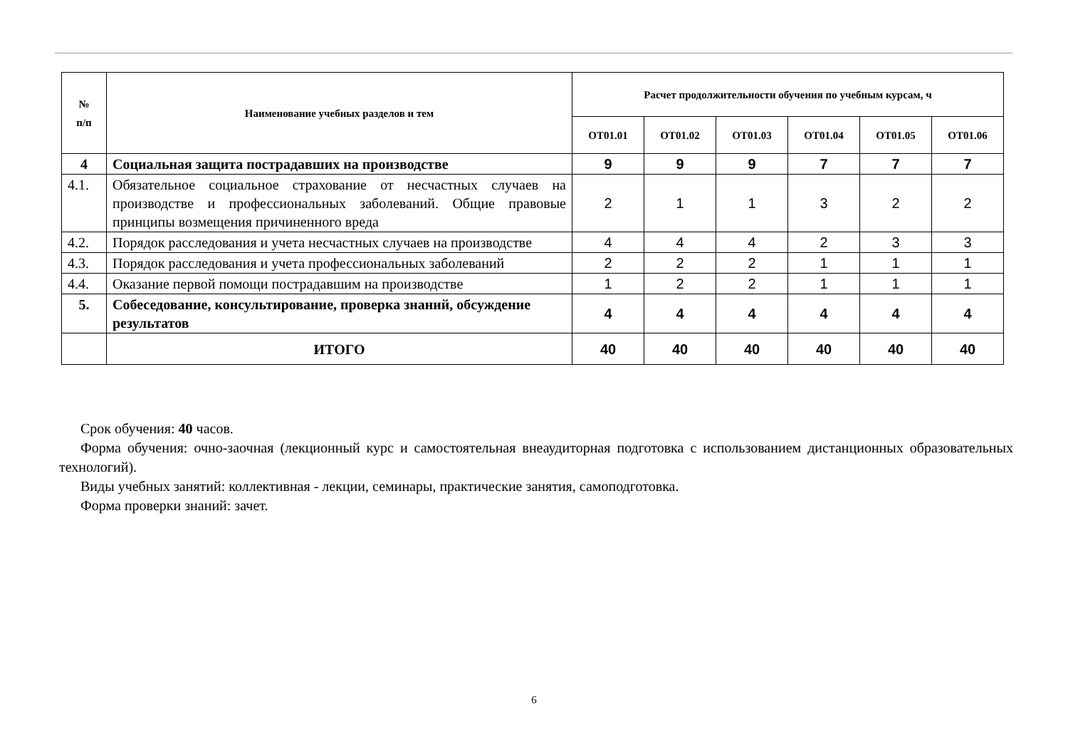| № п/п | Наименование учебных разделов и тем | Расчет продолжительности обучения по учебным курсам, ч | | | | | |
| --- | --- | --- | --- | --- | --- | --- | --- |
| | | ОТ01.01 | ОТ01.02 | ОТ01.03 | ОТ01.04 | ОТ01.05 | ОТ01.06 |
| 4 | Социальная защита пострадавших на производстве | 9 | 9 | 9 | 7 | 7 | 7 |
| 4.1. | Обязательное социальное страхование от несчастных случаев на производстве и профессиональных заболеваний. Общие правовые принципы возмещения причиненного вреда | 2 | 1 | 1 | 3 | 2 | 2 |
| 4.2. | Порядок расследования и учета несчастных случаев на производстве | 4 | 4 | 4 | 2 | 3 | 3 |
| 4.3. | Порядок расследования и учета профессиональных заболеваний | 2 | 2 | 2 | 1 | 1 | 1 |
| 4.4. | Оказание первой помощи пострадавшим на производстве | 1 | 2 | 2 | 1 | 1 | 1 |
| 5. | Собеседование, консультирование, проверка знаний, обсуждение результатов | 4 | 4 | 4 | 4 | 4 | 4 |
| | ИТОГО | 40 | 40 | 40 | 40 | 40 | 40 |
Срок обучения: 40 часов.
Форма обучения: очно-заочная (лекционный курс и самостоятельная внеаудиторная подготовка с использованием дистанционных образовательных технологий).
Виды учебных занятий: коллективная - лекции, семинары, практические занятия, самоподготовка.
Форма проверки знаний: зачет.
6